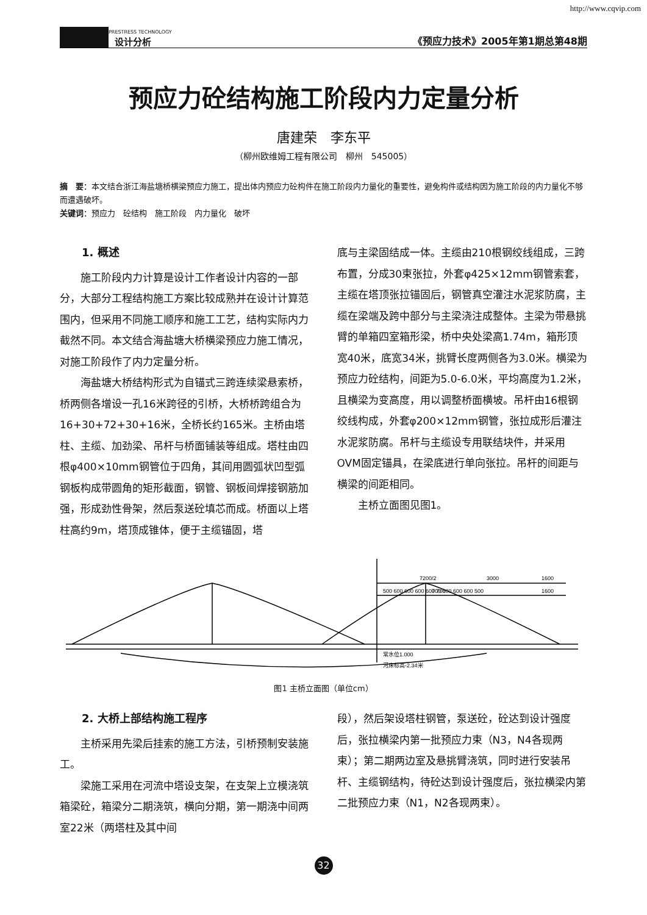http://www.cqvip.com
PRESTRESS TECHNOLOGY
设计分析
《预应力技术》2005年第1期总第48期
预应力砼结构施工阶段内力定量分析
唐建荣　李东平
（柳州欧维姆工程有限公司　柳州　545005）
摘　要：本文结合浙江海盐塘桥横梁预应力施工，提出体内预应力砼构件在施工阶段内力量化的重要性，避免构件或结构因为施工阶段的内力量化不够而遭遇破坏。
关键词：预应力　砼结构　施工阶段　内力量化　破坏
1. 概述
施工阶段内力计算是设计工作者设计内容的一部分，大部分工程结构施工方案比较成熟并在设计计算范围内，但采用不同施工顺序和施工工艺，结构实际内力截然不同。本文结合海盐塘大桥横梁预应力施工情况，对施工阶段作了内力定量分析。
海盐塘大桥结构形式为自锚式三跨连续梁悬索桥，桥两侧各增设一孔16米跨径的引桥，大桥桥跨组合为16+30+72+30+16米，全桥长约165米。主桥由塔柱、主缆、加劲梁、吊杆与桥面铺装等组成。塔柱由四根φ400×10mm钢管位于四角，其间用圆弧状凹型弧钢板构成带圆角的矩形截面，钢管、钢板间焊接钢筋加强，形成劲性骨架，然后泵送砼填芯而成。桥面以上塔柱高约9m，塔顶成锥体，便于主缆锚固，塔
底与主梁固结成一体。主缆由210根钢绞线组成，三跨布置，分成30束张拉，外套φ425×12mm钢管索套，主缆在塔顶张拉锚固后，钢管真空灌注水泥浆防腐，主缆在梁端及跨中部分与主梁浇注成整体。主梁为带悬挑臂的单箱四室箱形梁，桥中央处梁高1.74m，箱形顶宽40米，底宽34米，挑臂长度两侧各为3.0米。横梁为预应力砼结构，间距为5.0-6.0米，平均高度为1.2米，且横梁为变高度，用以调整桥面横坡。吊杆由16根钢绞线构成，外套φ200×12mm钢管，张拉成形后灌注水泥浆防腐。吊杆与主缆设专用联结块件，并采用OVM固定锚具，在梁底进行单向张拉。吊杆的间距与横梁的间距相同。
主桥立面图见图1。
7200/2
3000
1600
500 600 600 600 600 700
700 600 600 600 500
1600
常水位1.000
河床标高-2.34米
图1 主桥立面图（单位cm）
2. 大桥上部结构施工程序
主桥采用先梁后挂索的施工方法，引桥预制安装施工。
梁施工采用在河流中塔设支架，在支架上立模浇筑箱梁砼，箱梁分二期浇筑，横向分期，第一期浇中间两室22米（两塔柱及其中间
段），然后架设塔柱钢管，泵送砼，砼达到设计强度后，张拉横梁内第一批预应力束（N3，N4各现两束）；第二期两边室及悬挑臂浇筑，同时进行安装吊杆、主缆钢结构，待砼达到设计强度后，张拉横梁内第二批预应力束（N1，N2各现两束）。
32